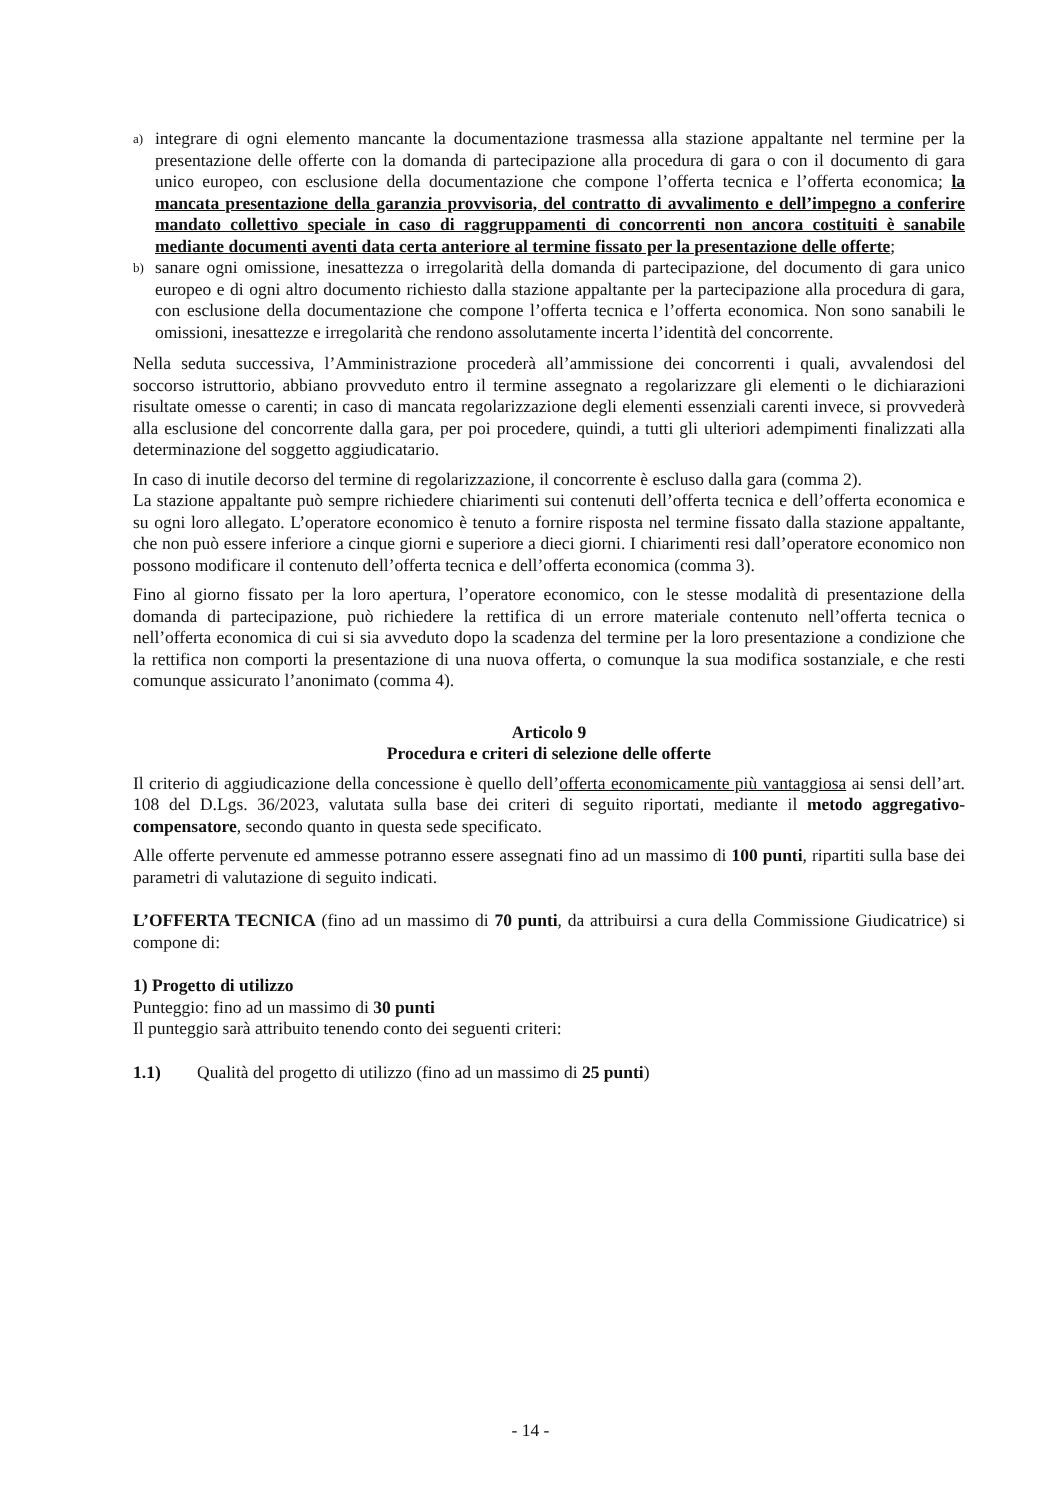a) integrare di ogni elemento mancante la documentazione trasmessa alla stazione appaltante nel termine per la presentazione delle offerte con la domanda di partecipazione alla procedura di gara o con il documento di gara unico europeo, con esclusione della documentazione che compone l’offerta tecnica e l’offerta economica; la mancata presentazione della garanzia provvisoria, del contratto di avvalimento e dell’impegno a conferire mandato collettivo speciale in caso di raggruppamenti di concorrenti non ancora costituiti è sanabile mediante documenti aventi data certa anteriore al termine fissato per la presentazione delle offerte;
b) sanare ogni omissione, inesattezza o irregolarità della domanda di partecipazione, del documento di gara unico europeo e di ogni altro documento richiesto dalla stazione appaltante per la partecipazione alla procedura di gara, con esclusione della documentazione che compone l’offerta tecnica e l’offerta economica. Non sono sanabili le omissioni, inesattezze e irregolarità che rendono assolutamente incerta l’identità del concorrente.
Nella seduta successiva, l’Amministrazione procederà all’ammissione dei concorrenti i quali, avvalendosi del soccorso istruttorio, abbiano provveduto entro il termine assegnato a regolarizzare gli elementi o le dichiarazioni risultate omesse o carenti; in caso di mancata regolarizzazione degli elementi essenziali carenti invece, si provvederà alla esclusione del concorrente dalla gara, per poi procedere, quindi, a tutti gli ulteriori adempimenti finalizzati alla determinazione del soggetto aggiudicatario.
In caso di inutile decorso del termine di regolarizzazione, il concorrente è escluso dalla gara (comma 2).
La stazione appaltante può sempre richiedere chiarimenti sui contenuti dell’offerta tecnica e dell’offerta economica e su ogni loro allegato. L’operatore economico è tenuto a fornire risposta nel termine fissato dalla stazione appaltante, che non può essere inferiore a cinque giorni e superiore a dieci giorni. I chiarimenti resi dall’operatore economico non possono modificare il contenuto dell’offerta tecnica e dell’offerta economica (comma 3).
Fino al giorno fissato per la loro apertura, l’operatore economico, con le stesse modalità di presentazione della domanda di partecipazione, può richiedere la rettifica di un errore materiale contenuto nell’offerta tecnica o nell’offerta economica di cui si sia avveduto dopo la scadenza del termine per la loro presentazione a condizione che la rettifica non comporti la presentazione di una nuova offerta, o comunque la sua modifica sostanziale, e che resti comunque assicurato l’anonimato (comma 4).
Articolo 9
Procedura e criteri di selezione delle offerte
Il criterio di aggiudicazione della concessione è quello dell’offerta economicamente più vantaggiosa ai sensi dell’art. 108 del D.Lgs. 36/2023, valutata sulla base dei criteri di seguito riportati, mediante il metodo aggregativo-compensatore, secondo quanto in questa sede specificato.
Alle offerte pervenute ed ammesse potranno essere assegnati fino ad un massimo di 100 punti, ripartiti sulla base dei parametri di valutazione di seguito indicati.
L’OFFERTA TECNICA (fino ad un massimo di 70 punti, da attribuirsi a cura della Commissione Giudicatrice) si compone di:
1) Progetto di utilizzo
Punteggio: fino ad un massimo di 30 punti
Il punteggio sarà attribuito tenendo conto dei seguenti criteri:
1.1) Qualità del progetto di utilizzo (fino ad un massimo di 25 punti)
- 14 -